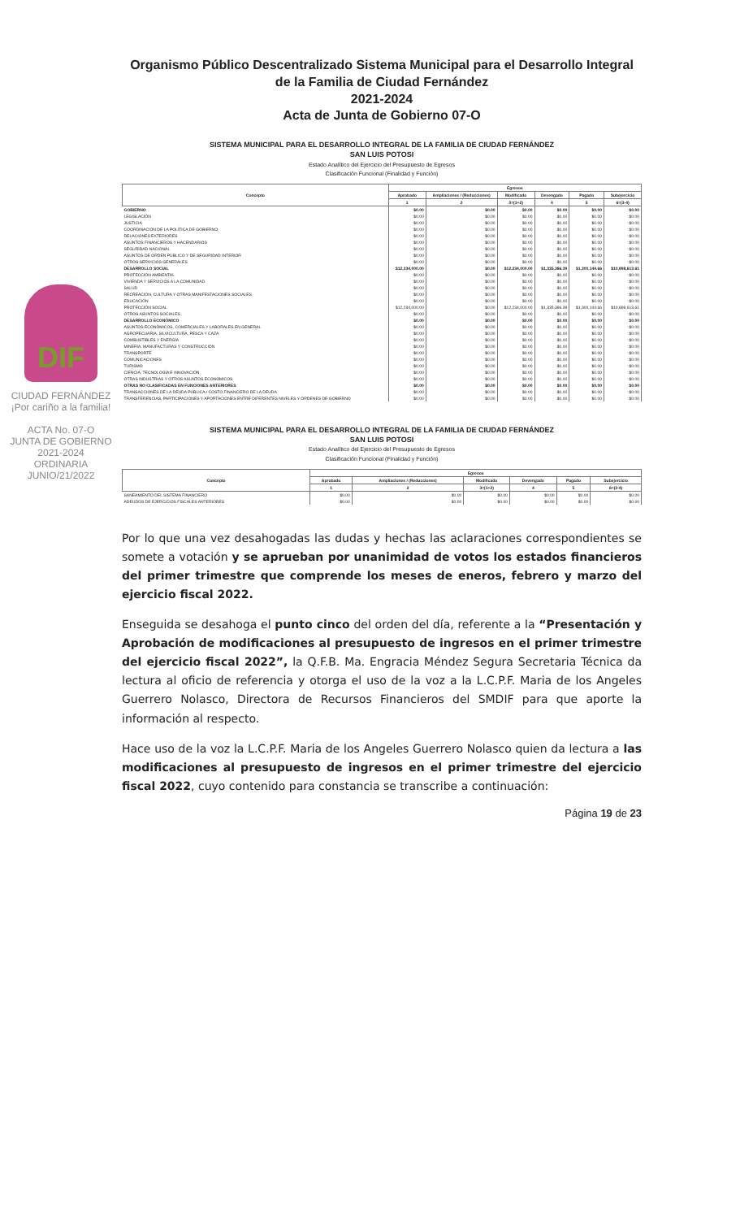DIF
CIUDAD FERNÁNDEZ
¡Por cariño a la familia!
ACTA No. 07-O
JUNTA DE GOBIERNO
2021-2024
ORDINARIA
JUNIO/21/2022
Organismo Público Descentralizado Sistema Municipal para el Desarrollo Integral de la Familia de Ciudad Fernández
2021-2024
Acta de Junta de Gobierno 07-O
SISTEMA MUNICIPAL PARA EL DESARROLLO INTEGRAL DE LA FAMILIA DE CIUDAD FERNÁNDEZ
SAN LUIS POTOSI
Estado Analítico del Ejercicio del Presupuesto de Egresos
Clasificación Funcional (Finalidad y Función)
| Concepto | Egresos | | | | | |
| --- | --- | --- | --- | --- | --- | --- |
| | Aprobado | Ampliaciones / (Reducciones) | Modificado | Devengado | Pagado | Subejercicio |
| | 1 | 2 | 3=(1+2) | 4 | 5 | 6=(3-4) |
| GOBIERNO | $0.00 | $0.00 | $0.00 | $0.00 | $0.00 | $0.00 |
| LEGISLACIÓN | $0.00 | $0.00 | $0.00 | $0.00 | $0.00 | $0.00 |
| JUSTICIA | $0.00 | $0.00 | $0.00 | $0.00 | $0.00 | $0.00 |
| COORDINACIÓN DE LA POLÍTICA DE GOBIERNO | $0.00 | $0.00 | $0.00 | $0.00 | $0.00 | $0.00 |
| RELACIONES EXTERIORES | $0.00 | $0.00 | $0.00 | $0.00 | $0.00 | $0.00 |
| ASUNTOS FINANCIEROS Y HACENDARIOS | $0.00 | $0.00 | $0.00 | $0.00 | $0.00 | $0.00 |
| SEGURIDAD NACIONAL | $0.00 | $0.00 | $0.00 | $0.00 | $0.00 | $0.00 |
| ASUNTOS DE ORDEN PÚBLICO Y DE SEGURIDAD INTERIOR | $0.00 | $0.00 | $0.00 | $0.00 | $0.00 | $0.00 |
| OTROS SERVICIOS GENERALES | $0.00 | $0.00 | $0.00 | $0.00 | $0.00 | $0.00 |
| DESARROLLO SOCIAL | $12,234,000.00 | $0.00 | $12,234,000.00 | $1,335,386.39 | $1,300,144.66 | $10,898,613.61 |
| PROTECCIÓN AMBIENTAL | $0.00 | $0.00 | $0.00 | $0.00 | $0.00 | $0.00 |
| VIVIENDA Y SERVICIOS A LA COMUNIDAD | $0.00 | $0.00 | $0.00 | $0.00 | $0.00 | $0.00 |
| SALUD | $0.00 | $0.00 | $0.00 | $0.00 | $0.00 | $0.00 |
| RECREACIÓN, CULTURA Y OTRAS MANIFESTACIONES SOCIALES | $0.00 | $0.00 | $0.00 | $0.00 | $0.00 | $0.00 |
| EDUCACIÓN | $0.00 | $0.00 | $0.00 | $0.00 | $0.00 | $0.00 |
| PROTECCIÓN SOCIAL | $12,234,000.00 | $0.00 | $12,234,000.00 | $1,335,386.39 | $1,300,144.66 | $10,898,613.61 |
| OTROS ASUNTOS SOCIALES | $0.00 | $0.00 | $0.00 | $0.00 | $0.00 | $0.00 |
| DESARROLLO ECONÓMICO | $0.00 | $0.00 | $0.00 | $0.00 | $0.00 | $0.00 |
| ASUNTOS ECONÓMICOS, COMERCIALES Y LABORALES EN GENERAL | $0.00 | $0.00 | $0.00 | $0.00 | $0.00 | $0.00 |
| AGROPECUARIA, SILVICULTURA, PESCA Y CAZA | $0.00 | $0.00 | $0.00 | $0.00 | $0.00 | $0.00 |
| COMBUSTIBLES Y ENERGÍA | $0.00 | $0.00 | $0.00 | $0.00 | $0.00 | $0.00 |
| MINERÍA, MANUFACTURAS Y CONSTRUCCIÓN | $0.00 | $0.00 | $0.00 | $0.00 | $0.00 | $0.00 |
| TRANSPORTE | $0.00 | $0.00 | $0.00 | $0.00 | $0.00 | $0.00 |
| COMUNICACIONES | $0.00 | $0.00 | $0.00 | $0.00 | $0.00 | $0.00 |
| TURISMO | $0.00 | $0.00 | $0.00 | $0.00 | $0.00 | $0.00 |
| CIENCIA, TECNOLOGÍA E INNOVACIÓN | $0.00 | $0.00 | $0.00 | $0.00 | $0.00 | $0.00 |
| OTRAS INDUSTRIAS Y OTROS ASUNTOS ECONÓMICOS | $0.00 | $0.00 | $0.00 | $0.00 | $0.00 | $0.00 |
| OTRAS NO CLASIFICADAS EN FUNCIONES ANTERIORES | $0.00 | $0.00 | $0.00 | $0.00 | $0.00 | $0.00 |
| TRANSACCIONES DE LA DEUDA PÚBLICA / COSTO FINANCIERO DE LA DEUDA | $0.00 | $0.00 | $0.00 | $0.00 | $0.00 | $0.00 |
| TRANSFERENCIAS, PARTICIPACIONES Y APORTACIONES ENTRE DIFERENTES NIVELES Y ÓRDENES DE GOBIERNO | $0.00 | $0.00 | $0.00 | $0.00 | $0.00 | $0.00 |
SISTEMA MUNICIPAL PARA EL DESARROLLO INTEGRAL DE LA FAMILIA DE CIUDAD FERNÁNDEZ
SAN LUIS POTOSI
Estado Analítico del Ejercicio del Presupuesto de Egresos
Clasificación Funcional (Finalidad y Función)
| Concepto | Egresos | | | | | |
| --- | --- | --- | --- | --- | --- | --- |
| | Aprobado | Ampliaciones / (Reducciones) | Modificado | Devengado | Pagado | Subejercicio |
| | 1 | 2 | 3=(1+2) | 4 | 5 | 6=(3-4) |
| SANEAMIENTO DEL SISTEMA FINANCIERO | $0.00 | $0.00 | $0.00 | $0.00 | $0.00 | $0.00 |
| ADEUDOS DE EJERCICIOS FISCALES ANTERIORES | $0.00 | $0.00 | $0.00 | $0.00 | $0.00 | $0.00 |
Por lo que una vez desahogadas las dudas y hechas las aclaraciones correspondientes se somete a votación y se aprueban por unanimidad de votos los estados financieros del primer trimestre que comprende los meses de eneros, febrero y marzo del ejercicio fiscal 2022.
Enseguida se desahoga el punto cinco del orden del día, referente a la “Presentación y Aprobación de modificaciones al presupuesto de ingresos en el primer trimestre del ejercicio fiscal 2022”, la Q.F.B. Ma. Engracia Méndez Segura Secretaria Técnica da lectura al oficio de referencia y otorga el uso de la voz a la L.C.P.F. Maria de los Angeles Guerrero Nolasco, Directora de Recursos Financieros del SMDIF para que aporte la información al respecto.
Hace uso de la voz la L.C.P.F. Maria de los Angeles Guerrero Nolasco quien da lectura a las modificaciones al presupuesto de ingresos en el primer trimestre del ejercicio fiscal 2022, cuyo contenido para constancia se transcribe a continuación:
Página 19 de 23